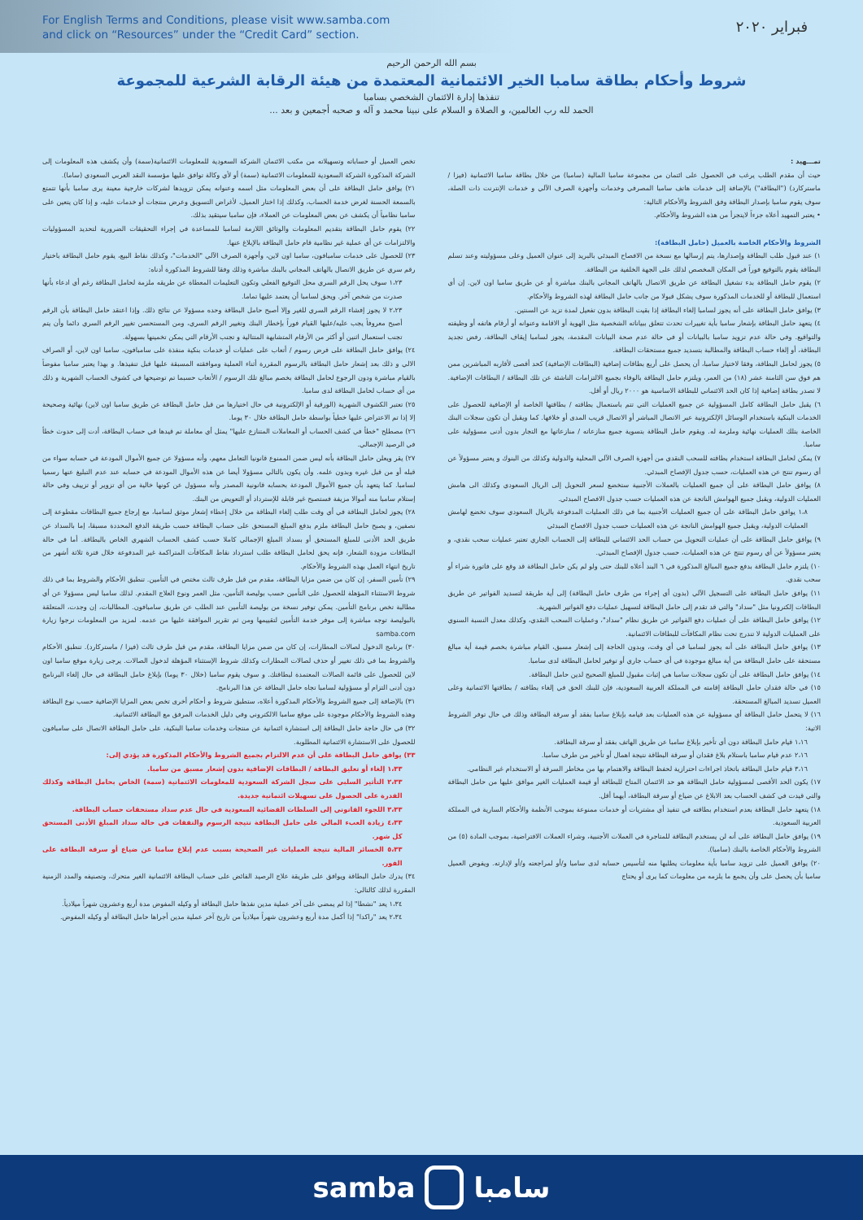For English Terms and Conditions, please visit www.samba.com
and click on “Resources” under the “Credit Card” section.
فبراير ٢٠٢٠
بسم الله الرحمن الرحيم
شروط وأحكام بطاقة سامبا الخير الائتمانية المعتمدة من هيئة الرقابة الشرعية للمجموعة
تنفذها إدارة الائتمان الشخصي بسامبا
الحمد لله رب العالمين، و الصلاة و السلام على نبينا محمد و آله و صحبه أجمعين و بعد ...
تمـــهيد :
حيث أن مقدم الطلب يرغب في الحصول على ائتمان من مجموعة سامبا المالية (سامبا) من خلال بطاقة سامبا الائتمانية (فيزا / ماستركارد) ("البطاقة") بالإضافة إلى خدمات هاتف سامبا المصرفي وخدمات وأجهزة الصرف الآلي و خدمات الإنترنت ذات الصلة، سوف يقوم سامبا بإصدار البطاقة وفق الشروط والأحكام التالية:
• يعتبر التمهيد أعلاه جزءاً لايتجزأ من هذه الشروط والأحكام.
الشروط والأحكام الخاصة بالعميل (حامل البطاقة):
١) عند قبول طلب البطاقة وإصدارها، يتم إرسالها مع نسخة من الافصاح المبدئي بالبريد إلى عنوان العميل وعلى مسؤوليته وعند تسلم البطاقة يقوم بالتوقيع فوراً في المكان المخصص لذلك على الجهة الخلفية من البطاقة.
٢) يقوم حامل البطاقة بدء تشغيل البطاقة عن طريق الاتصال بالهاتف المجاني بالبنك مباشرة أو عن طريق سامبا اون لاين. إن أي استعمال للبطاقة أو للخدمات المذكورة سوف يشكل قبولا من جانب حامل البطاقة لهذه الشروط والأحكام.
٣) يوافق حامل البطاقة على أنه يجوز لسامبا إلغاء البطاقة إذا بقيت البطاقة بدون تفعيل لمدة تزيد عن السنتين.
٤) يتعهد حامل البطاقة بإشعار سامبا بأية تغييرات تحدث تتعلق ببياناته الشخصية مثل الهوية أو الاقامة وعنوانه أو أرقام هاتفه أو وظيفته والتواقيع. وفي حالة عدم تزويد سامبا بالبيانات أو في حالة عدم صحة البيانات المقدمة، يجوز لسامبا إيقاف البطاقة، رفض تجديد البطاقة، أو إلغاء حساب البطاقة والمطالبة بتسديد جميع مستحقات البطاقة.
٥) يجوز لحامل البطاقة، وفقا لاختيار سامبا، أن يحصل على أربع بطاقات إضافية (البطاقات الإضافية) كحد أقصى لأقاربه المباشرين ممن هم فوق سن الثامنة عشر (١٨) من العمر، ويلتزم حامل البطاقة بالوفاء بجميع الالتزامات الناشئة عن تلك البطاقة / البطاقات الإضافية. لا تصدر بطاقة إضافية إذا كان الحد الائتماني للبطاقة الاساسية هو ٢٠٠٠ ريال أو أقل.
٦) يقبل حامل البطاقة كامل المسؤولية عن جميع العمليات التي تتم باستعمال بطاقته / بطاقتها الخاصة أو الإضافية للحصول على الخدمات البنكية باستخدام الوسائل الإلكترونية عبر الاتصال المباشر أو الاتصال قريب المدى أو خلافها. كما ويقبل أن تكون سجلات البنك الخاصة بتلك العمليات نهائية وملزمة له. ويقوم حامل البطاقة بتسوية جميع منازعاته / منازعاتها مع التجار بدون أدنى مسؤولية على سامبا.
٧) يمكن لحامل البطاقة استخدام بطاقته للسحب النقدي من أجهزة الصرف الآلي المحلية والدولية وكذلك من البنوك و يعتبر مسؤولاً عن أي رسوم تنتج عن هذه العمليات، حسب جدول الإفصاح المبدئي.
٨) يوافق حامل البطاقة على أن جميع العمليات بالعملات الأجنبية ستخضع لسعر التحويل إلى الريال السعودي وكذلك الى هامش العمليات الدولية، ويقبل جميع الهوامش الناتجة عن هذه العمليات حسب جدول الافصاح المبدئي.
١،٨ يوافق حامل البطاقة على أن جميع العمليات الأجنبية بما في ذلك العمليات المدفوعة بالريال السعودي سوف تخضع لهامش العمليات الدولية، ويقبل جميع الهوامش الناتجة عن هذه العمليات حسب جدول الافصاح المبدئي
٩) يوافق حامل البطاقة على أن عمليات التحويل من حساب الحد الائتماني للبطاقة إلى الحساب الجاري تعتبر عمليات سحب نقدي، و يعتبر مسؤولاً عن أي رسوم تنتج عن هذه العمليات، حسب جدول الإفصاح المبدئي.
١٠) يلتزم حامل البطاقة بدفع جميع المبالغ المذكورة في ٦ البند أعلاه للبنك حتى ولو لم يكن حامل البطاقة قد وقع على فاتورة شراء أو سحب نقدي.
١١) يوافق حامل البطاقة على التسجيل الآلي (بدون أي إجراء من طرف حامل البطاقة) إلى أية طريقة لتسديد الفواتير عن طريق البطاقات إلكترونيا مثل "سداد" والتي قد تقدم إلى حامل البطاقة لتسهيل عمليات دفع الفواتير الشهرية.
١٢) يوافق حامل البطاقة على أن عمليات دفع الفواتير عن طريق نظام "سداد"، وعمليات السحب النقدي، وكذلك معدل النسبة السنوي على العمليات الدولية لا تندرج تحت نظام المكافآت للبطاقات الائتمانية.
١٣) يوافق حامل البطاقة على أنه يجوز لسامبا في أي وقت، وبدون الحاجة إلى إشعار مسبق، القيام مباشرة بخصم قيمة أية مبالغ مستحقة على حامل البطاقة من أية مبالغ موجودة في أي حساب جاري أو توفير لحامل البطاقة لدى سامبا.
١٤) يوافق حامل البطاقة على أن تكون سجلات سامبا هي إثبات مقبول للمبلغ الصحيح لدين حامل البطاقة.
١٥) في حالة فقدان حامل البطاقة إقامته في المملكة العربية السعودية، فإن للبنك الحق في إلغاء بطاقته / بطاقتها الائتمانية وعلى العميل تسديد المبالغ المستحقة.
١٦) لا يتحمل حامل البطاقة أي مسؤولية عن هذه العمليات بعد قيامه بإبلاغ سامبا بفقد أو سرقة البطاقة وذلك في حال توفر الشروط الاتية:
١،١٦ قيام حامل البطاقة دون أي تأخير بإبلاغ سامبا عن طريق الهاتف بفقد أو سرقة البطاقة.
٢،١٦ عدم قيام سامبا باستلام بلاغ فقدان أو سرقة البطاقة نتيجة اهمال أو تأخير من طرف سامبا.
٣،١٦ قيام حامل البطاقة باتخاذ اجراءات احترازية لحفظ البطاقة والاهتمام بها من مخاطر السرقة أو الاستخدام غير النظامي.
١٧) يكون الحد الأقصى لمسؤولية حامل البطاقة هو حد الائتمان المتاح للبطاقة أو قيمة العمليات الغير موافق عليها من حامل البطاقة والتي قيدت في كشف الحساب بعد الابلاغ عن ضياع أو سرقة البطاقة، أيهما أقل.
١٨) يتعهد حامل البطاقة بعدم استخدام بطاقته في تنفيذ أي مشتريات أو خدمات ممنوعة بموجب الأنظمة والأحكام السارية في المملكة العربية السعودية.
١٩) يوافق حامل البطاقة على أنه لن يستخدم البطاقة للمتاجرة في العملات الأجنبية، وشراء العملات الافتراضية، بموجب المادة (٥) من الشروط والأحكام الخاصة بالبنك (سامبا).
٢٠) يوافق العميل على تزويد سامبا بأية معلومات يطلبها منه لتأسيس حسابه لدى سامبا و/أو لمراجعته و/أو لإدارته. ويفوض العميل سامبا بأن يحصل على وأن يجمع ما يلزمه من معلومات كما يرى أو يحتاج
تخص العميل أو حساباته وتسهيلاته من مكتب الائتمان الشركة السعودية للمعلومات الائتمانية(سمة) وأن يكشف هذه المعلومات إلى الشركة المذكورة الشركة السعودية للمعلومات الائتمانية (سمة) أو لأي وكالة توافق عليها مؤسسة النقد العربي السعودي (ساما).
٢١) يوافق حامل البطاقة على أن بعض المعلومات مثل اسمه وعنوانه يمكن تزويدها لشركات خارجية معينة يرى سامبا بأنها تتمتع بالسمعة الحسنة لغرض خدمة الحساب، وكذلك إذا اختار العميل، لأغراض التسويق وعرض منتجات أو خدمات عليه، و إذا كان يتعين على سامبا نظامياً أن يكشف عن بعض المعلومات عن العملاء، فإن سامبا سيتقيد بذلك.
٢٢) يقوم حامل البطاقة بتقديم المعلومات والوثائق اللازمة لسامبا للمساعدة في إجراء التحقيقات الضرورية لتحديد المسؤوليات والالتزامات عن أي عملية غير نظامية قام حامل البطاقة بالإبلاغ عنها.
٢٣) للحصول على خدمات سامبافون، سامبا اون لاين، وأجهزة الصرف الآلي "الخدمات"، وكذلك نقاط البيع، يقوم حامل البطاقة باختيار رقم سري عن طريق الاتصال بالهاتف المجاني بالبنك مباشرة وذلك وفقا للشروط المذكورة أدناه:
١،٢٣ سوف يحل الرقم السري محل التوقيع الفعلي وتكون التعليمات المعطاة عن طريقه ملزمة لحامل البطاقة رغم أي ادعاء بأنها صدرت من شخص آخر. ويحق لسامبا أن يعتمد عليها تماما.
٢،٢٣ لا يجوز إفشاء الرقم السري للغير وإلا أصبح حامل البطاقة وحده مسؤولا عن نتائج ذلك. وإذا اعتقد حامل البطاقة بأن الرقم أصبح معروفاً يجب عليه/عليها القيام فوراً بإخطار البنك وتغيير الرقم السري، ومن المستحسن تغيير الرقم السري دائما وأن يتم تجنب استعمال اثنين أو أكثر من الأرقام المتشابهة المتتالية و تجنب الأرقام التي يمكن تخمينها بسهولة.
٢٤) يوافق حامل البطاقة على فرض رسوم / أتعاب على عمليات أو خدمات بنكية منفذة على سامبافون، سامبا اون لاين، أو الصراف الالي و ذلك بعد إشعار حامل البطاقة بالرسوم المقررة أثناء العملية وموافقته المسبقة عليها قبل تنفيذها. و بهذا يعتبر سامبا مفوضاً بالقيام مباشرة ودون الرجوع لحامل البطاقة بخصم مبالغ تلك الرسوم / الأتعاب حسبما تم توضيحها في كشوف الحساب الشهرية و ذلك من أي حساب لحامل البطاقة لدى سامبا.
٢٥) تعتبر الكشوف الشهرية (الورقية أو الإلكترونية في حال اختيارها من قبل حامل البطاقة عن طريق سامبا اون لاين) نهائية وصحيحة إلا إذا تم الاعتراض عليها خطياً بواسطة حامل البطاقة خلال ٣٠ يوما.
٢٦) مصطلح "خطأ في كشف الحساب أو المعاملات المتنازع عليها" يمثل أي معاملة تم قيدها في حساب البطاقة، أدت إلى حدوث خطأ في الرصيد الإجمالي.
٢٧) يقر ويعلن حامل البطاقة بأنه ليس ضمن الممنوع قانونيا التعامل معهم، وأنه مسؤولا عن جميع الأموال المودعة في حسابه سواء من قبله أو من قبل غيره وبدون علمه. وأن يكون بالتالي مسؤولا أيضا عن هذه الأموال المودعة في حسابه عند عدم التبليغ عنها رسميا لسامبا. كما يتعهد بأن جميع الأموال المودعة بحسابه قانونية المصدر وأنه مسؤول عن كونها خالية من أي تزوير أو تزييف وفي حالة إستلام سامبا منه أموالا مزيفة فستصبح غير قابلة للإسترداد أو التعويض من البنك.
٢٨) يجوز لحامل البطاقة في أي وقت طلب إلغاء البطاقة من خلال إعطاء إشعار موثق لسامبا، مع إرجاع جميع البطاقات مقطوعة إلى نصفين، و يصبح حامل البطاقة ملزم بدفع المبلغ المستحق على حساب البطاقة حسب طريقة الدفع المحددة مسبقا، إما بالسداد عن طريق الحد الأدنى للمبلغ المستحق أو بسداد المبلغ الإجمالي كاملا حسب كشف الحساب الشهري الخاص بالبطاقة. أما في حالة البطاقات مزودة الشعار، فإنه يحق لحامل البطاقة طلب استرداد نقاط المكافآت المتراكمة غير المدفوعة خلال فترة ثلاثة أشهر من تاريخ انتهاء العمل بهذه الشروط والأحكام.
٢٩) تأمين السفر، إن كان من ضمن مزايا البطاقة، مقدم من قبل طرف ثالث مختص في التأمين. تنطبق الأحكام والشروط بما في ذلك شروط الاستثناء المؤهلة للحصول على التأمين حسب بوليصة التأمين، مثل العمر ونوع العلاج المقدم. لذلك سامبا ليس مسؤولا عن أي مطالبة تخص برنامج التأمين. يمكن توفير نسخة من بوليصة التأمين عند الطلب عن طريق سامبافون. المطالبات، إن وجدت، المتعلقة بالبوليصة توجه مباشرة إلى موفر خدمة التأمين لتقييمها ومن ثم تقرير الموافقة عليها من عدمه. لمزيد من المعلومات نرجوا زيارة samba.com
٣٠) برنامج الدخول لصالات المطارات، إن كان من ضمن مزايا البطاقة، مقدم من قبل طرف ثالث (فيزا / ماستركارد). تنطبق الأحكام والشروط بما في ذلك تغيير أو حذف لصالات المطارات وكذلك شروط الإستثناء المؤهلة لدخول الصالات. يرجى زيارة موقع سامبا اون لاين للحصول على قائمة الصالات المعتمدة لبطاقتك. و سوف يقوم سامبا (خلال ٣٠ يوما) بإبلاغ حامل البطاقة في حال إلغاء البرنامج دون أدنى التزام أو مسؤولية لسامبا تجاه حامل البطاقة عن هذا البرنامج.
٣١) بالإضافة إلى جميع الشروط والأحكام المذكورة أعلاه، ستطبق شروط و أحكام أخرى تخص بعض المزايا الإضافية حسب نوع البطاقة وهذه الشروط والأحكام موجودة على موقع سامبا الالكتروني وفي دليل الخدمات المرفق مع البطاقة الائتمانية.
٣٢) في حال حاجة حامل البطاقة إلى استشارة ائتمانية عن منتجات وخدمات سامبا البنكية، على حامل البطاقة الاتصال على سامبافون للحصول على الاستشارة الائتمانية المطلوبة.
٣٣) يوافق حامل البطاقة على أن عدم الالتزام بجميع الشروط والأحكام المذكورة قد يؤدي إلى:
١،٣٣ إلغاء أو تعليق البطاقة / البطاقات الإضافية بدون إشعار مسبق من سامبا.
٢،٣٣ التأثير السلبي على سجل الشركة السعودية للمعلومات الائتمانية (سمة) الخاص بحامل البطاقة وكذلك القدرة على الحصول على تسهيلات ائتمانية جديدة.
٣،٣٣ اللجوء القانوني إلى السلطات القضائية السعودية في حال عدم سداد مستحقات حساب البطاقة.
٤،٣٣ زيادة العبء المالي على حامل البطاقة نتيجة الرسوم والنفقات في حالة سداد المبلغ الأدنى المستحق كل شهر.
٥،٣٣ الخسائر المالية نتيجة العمليات غير الصحيحة بسبب عدم إبلاغ سامبا عن ضياع أو سرقة البطاقة على الفور.
٣٤) يدرك حامل البطاقة ويوافق على طريقة علاج الرصيد الفائض على حساب البطاقة الائتمانية الغير متحرك، وتصنيفه والمدد الزمنية المقررة لذلك كالتالي:
١،٣٤ يعد "نشطا" إذا لم يمضي على آخر عملية مدين نفذها حامل البطاقة أو وكيله المفوض مدة أربع وعشرون شهراً ميلادياً.
٢،٣٤ يعد "راكدا" إذا أكمل مدة أربع وعشرون شهراً ميلادياً من تاريخ آخر عملية مدين أجراها حامل البطاقة أو وكيله المفوض.
samba سامبا